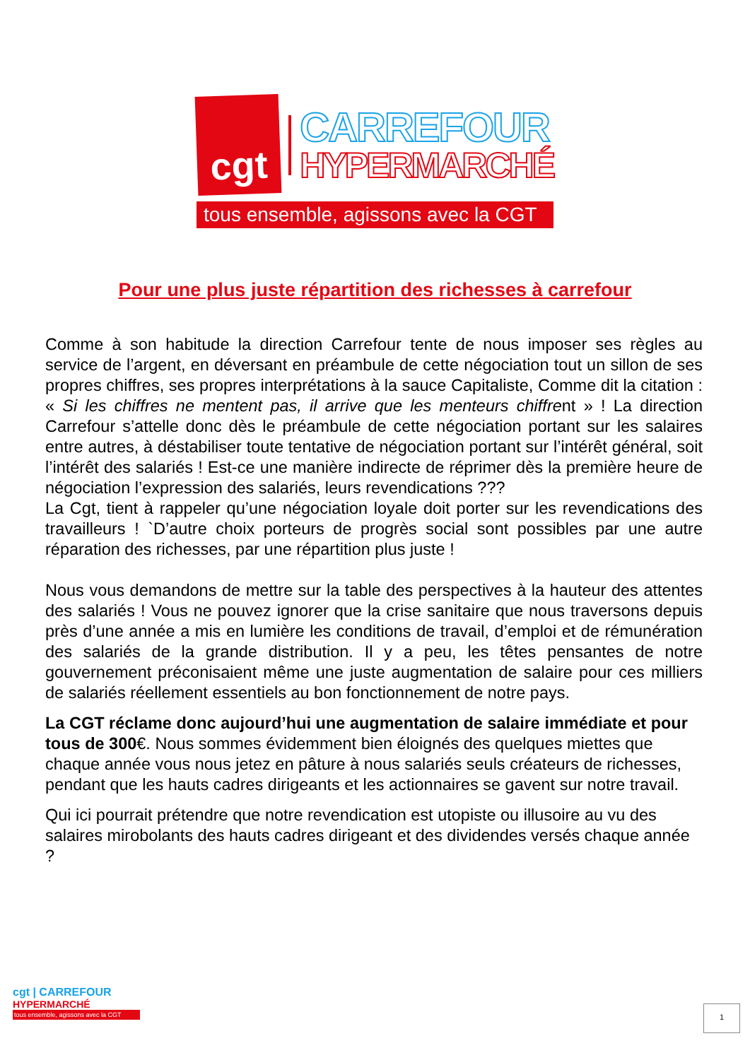cgt
CARREFOUR
HYPERMARCHÉ
tous ensemble, agissons avec la CGT
Pour une plus juste répartition des richesses à carrefour
Comme à son habitude la direction Carrefour tente de nous imposer ses règles au service de l’argent, en déversant en préambule de cette négociation tout un sillon de ses propres chiffres, ses propres interprétations à la sauce Capitaliste, Comme dit la citation : « Si les chiffres ne mentent pas, il arrive que les menteurs chiffrent » ! La direction Carrefour s’attelle donc dès le préambule de cette négociation portant sur les salaires entre autres, à déstabiliser toute tentative de négociation portant sur l’intérêt général, soit l’intérêt des salariés ! Est-ce une manière indirecte de réprimer dès la première heure de négociation l’expression des salariés, leurs revendications ???
La Cgt, tient à rappeler qu’une négociation loyale doit porter sur les revendications des travailleurs ! `D’autre choix porteurs de progrès social sont possibles par une autre réparation des richesses, par une répartition plus juste !
Nous vous demandons de mettre sur la table des perspectives à la hauteur des attentes des salariés ! Vous ne pouvez ignorer que la crise sanitaire que nous traversons depuis près d’une année a mis en lumière les conditions de travail, d’emploi et de rémunération des salariés de la grande distribution. Il y a peu, les têtes pensantes de notre gouvernement préconisaient même une juste augmentation de salaire pour ces milliers de salariés réellement essentiels au bon fonctionnement de notre pays.
La CGT réclame donc aujourd’hui une augmentation de salaire immédiate et pour tous de 300€. Nous sommes évidemment bien éloignés des quelques miettes que chaque année vous nous jetez en pâture à nous salariés seuls créateurs de richesses, pendant que les hauts cadres dirigeants et les actionnaires se gavent sur notre travail.
Qui ici pourrait prétendre que notre revendication est utopiste ou illusoire au vu des salaires mirobolants des hauts cadres dirigeant et des dividendes versés chaque année ?
cgt | CARREFOUR
HYPERMARCHÉ
tous ensemble, agissons avec la CGT
1